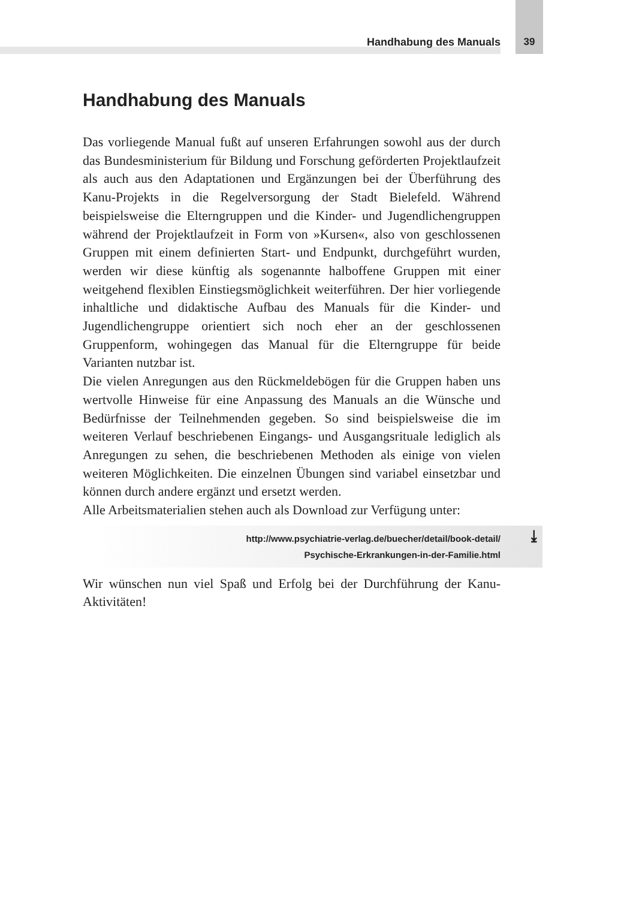Handhabung des Manuals
39
Handhabung des Manuals
Das vorliegende Manual fußt auf unseren Erfahrungen sowohl aus der durch das Bundesministerium für Bildung und Forschung geförderten Projektlaufzeit als auch aus den Adaptationen und Ergänzungen bei der Überführung des Kanu-Projekts in die Regelversorgung der Stadt Bielefeld. Während beispielsweise die Elterngruppen und die Kinder- und Jugendlichengruppen während der Projektlaufzeit in Form von »Kursen«, also von geschlossenen Gruppen mit einem definierten Start- und Endpunkt, durchgeführt wurden, werden wir diese künftig als sogenannte halboffene Gruppen mit einer weitgehend flexiblen Einstiegsmöglichkeit weiterführen. Der hier vorliegende inhaltliche und didaktische Aufbau des Manuals für die Kinder- und Jugendlichengruppe orientiert sich noch eher an der geschlossenen Gruppenform, wohingegen das Manual für die Elterngruppe für beide Varianten nutzbar ist.
Die vielen Anregungen aus den Rückmeldebögen für die Gruppen haben uns wertvolle Hinweise für eine Anpassung des Manuals an die Wünsche und Bedürfnisse der Teilnehmenden gegeben. So sind beispielsweise die im weiteren Verlauf beschriebenen Eingangs- und Ausgangsrituale lediglich als Anregungen zu sehen, die beschriebenen Methoden als einige von vielen weiteren Möglichkeiten. Die einzelnen Übungen sind variabel einsetzbar und können durch andere ergänzt und ersetzt werden.
Alle Arbeitsmaterialien stehen auch als Download zur Verfügung unter:
http://www.psychiatrie-verlag.de/buecher/detail/book-detail/
Psychische-Erkrankungen-in-der-Familie.html
⤓
Wir wünschen nun viel Spaß und Erfolg bei der Durchführung der Kanu-Aktivitäten!